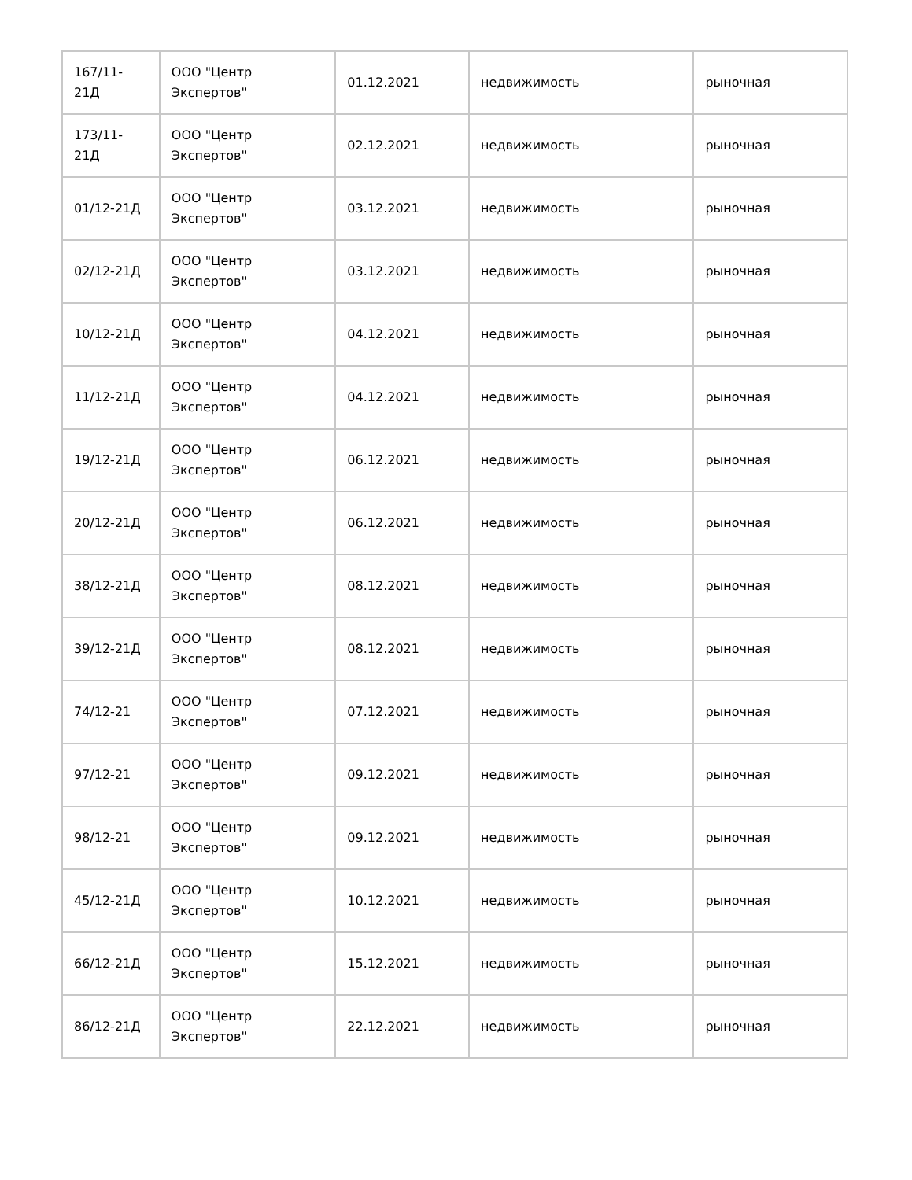| 167/11- 21Д | ООО "Центр Экспертов" | 01.12.2021 | недвижимость | рыночная |
| 173/11- 21Д | ООО "Центр Экспертов" | 02.12.2021 | недвижимость | рыночная |
| 01/12-21Д | ООО "Центр Экспертов" | 03.12.2021 | недвижимость | рыночная |
| 02/12-21Д | ООО "Центр Экспертов" | 03.12.2021 | недвижимость | рыночная |
| 10/12-21Д | ООО "Центр Экспертов" | 04.12.2021 | недвижимость | рыночная |
| 11/12-21Д | ООО "Центр Экспертов" | 04.12.2021 | недвижимость | рыночная |
| 19/12-21Д | ООО "Центр Экспертов" | 06.12.2021 | недвижимость | рыночная |
| 20/12-21Д | ООО "Центр Экспертов" | 06.12.2021 | недвижимость | рыночная |
| 38/12-21Д | ООО "Центр Экспертов" | 08.12.2021 | недвижимость | рыночная |
| 39/12-21Д | ООО "Центр Экспертов" | 08.12.2021 | недвижимость | рыночная |
| 74/12-21 | ООО "Центр Экспертов" | 07.12.2021 | недвижимость | рыночная |
| 97/12-21 | ООО "Центр Экспертов" | 09.12.2021 | недвижимость | рыночная |
| 98/12-21 | ООО "Центр Экспертов" | 09.12.2021 | недвижимость | рыночная |
| 45/12-21Д | ООО "Центр Экспертов" | 10.12.2021 | недвижимость | рыночная |
| 66/12-21Д | ООО "Центр Экспертов" | 15.12.2021 | недвижимость | рыночная |
| 86/12-21Д | ООО "Центр Экспертов" | 22.12.2021 | недвижимость | рыночная |